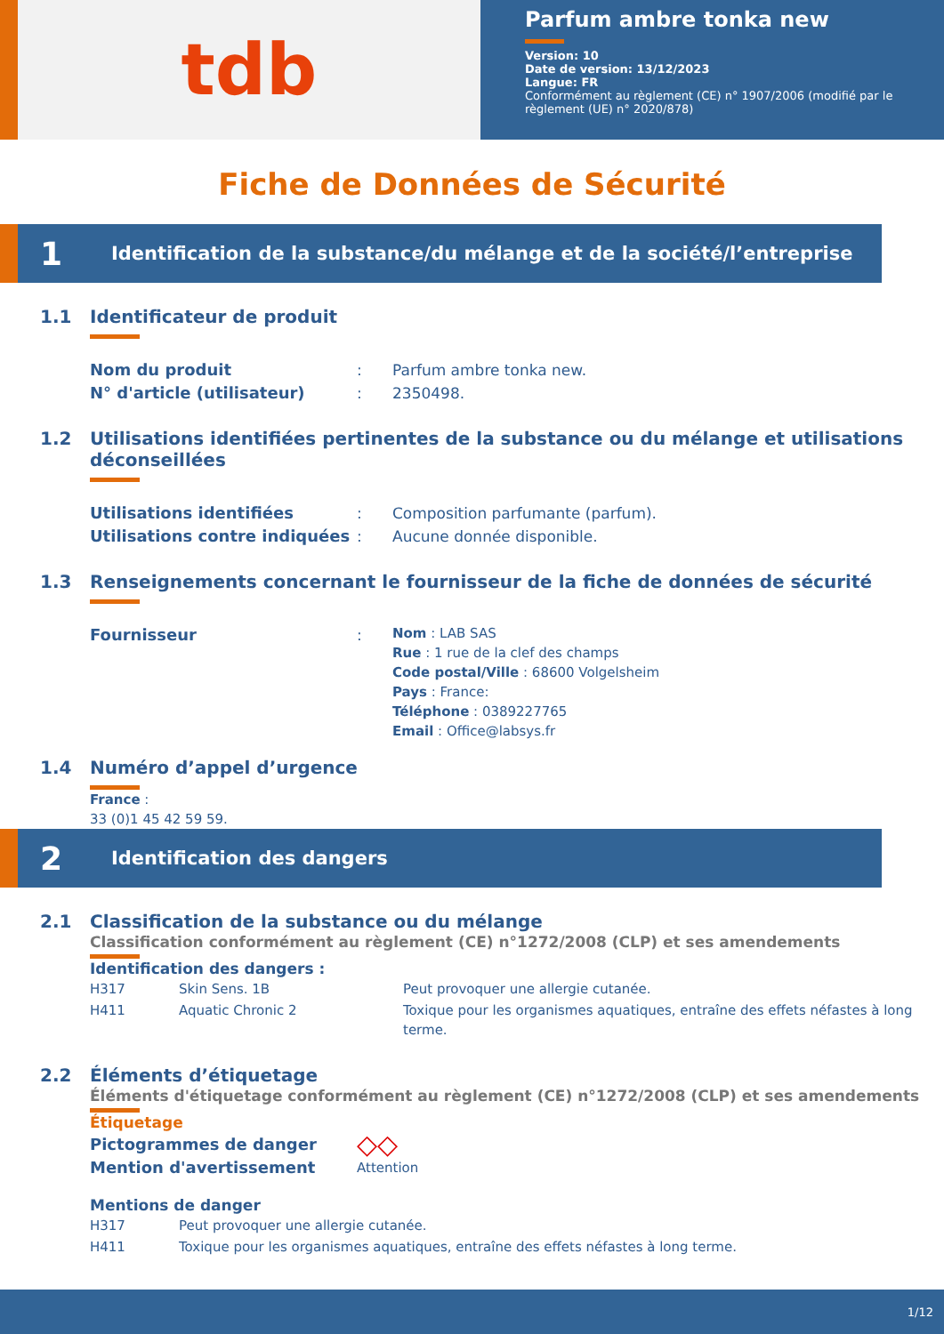tdb
Parfum ambre tonka new
Version: 10
Date de version: 13/12/2023
Langue: FR
Conformément au règlement (CE) n° 1907/2006 (modifié par le règlement (UE) n° 2020/878)
Fiche de Données de Sécurité
1 Identification de la substance/du mélange et de la société/l’entreprise
1.1 Identificateur de produit
Nom du produit: Parfum ambre tonka new.
N° d'article (utilisateur): 2350498.
1.2 Utilisations identifiées pertinentes de la substance ou du mélange et utilisations
déconseillées
Utilisations identifiées: Composition parfumante (parfum).
Utilisations contre indiquées: Aucune donnée disponible.
1.3 Renseignements concernant le fournisseur de la fiche de données de sécurité
Fournisseur: Nom : LAB SAS
Rue : 1 rue de la clef des champs
Code postal/Ville : 68600 Volgelsheim
Pays : France:
Téléphone : 0389227765
Email : Office@labsys.fr
1.4 Numéro d’appel d’urgence
France :
33 (0)1 45 42 59 59.
2 Identification des dangers
2.1 Classification de la substance ou du mélange
Classification conformément au règlement (CE) n°1272/2008 (CLP) et ses amendements
Identification des dangers :
| H317 | Skin Sens. 1B | Peut provoquer une allergie cutanée. |
| H411 | Aquatic Chronic 2 | Toxique pour les organismes aquatiques, entraîne des effets néfastes à long terme. |
2.2 Éléments d’étiquetage
Éléments d'étiquetage conformément au règlement (CE) n°1272/2008 (CLP) et ses amendements
Étiquetage
Pictogrammes de danger ◇◇
Mention d'avertissement Attention
Mentions de danger
| H317 | Peut provoquer une allergie cutanée. |
| H411 | Toxique pour les organismes aquatiques, entraîne des effets néfastes à long terme. |
1/12